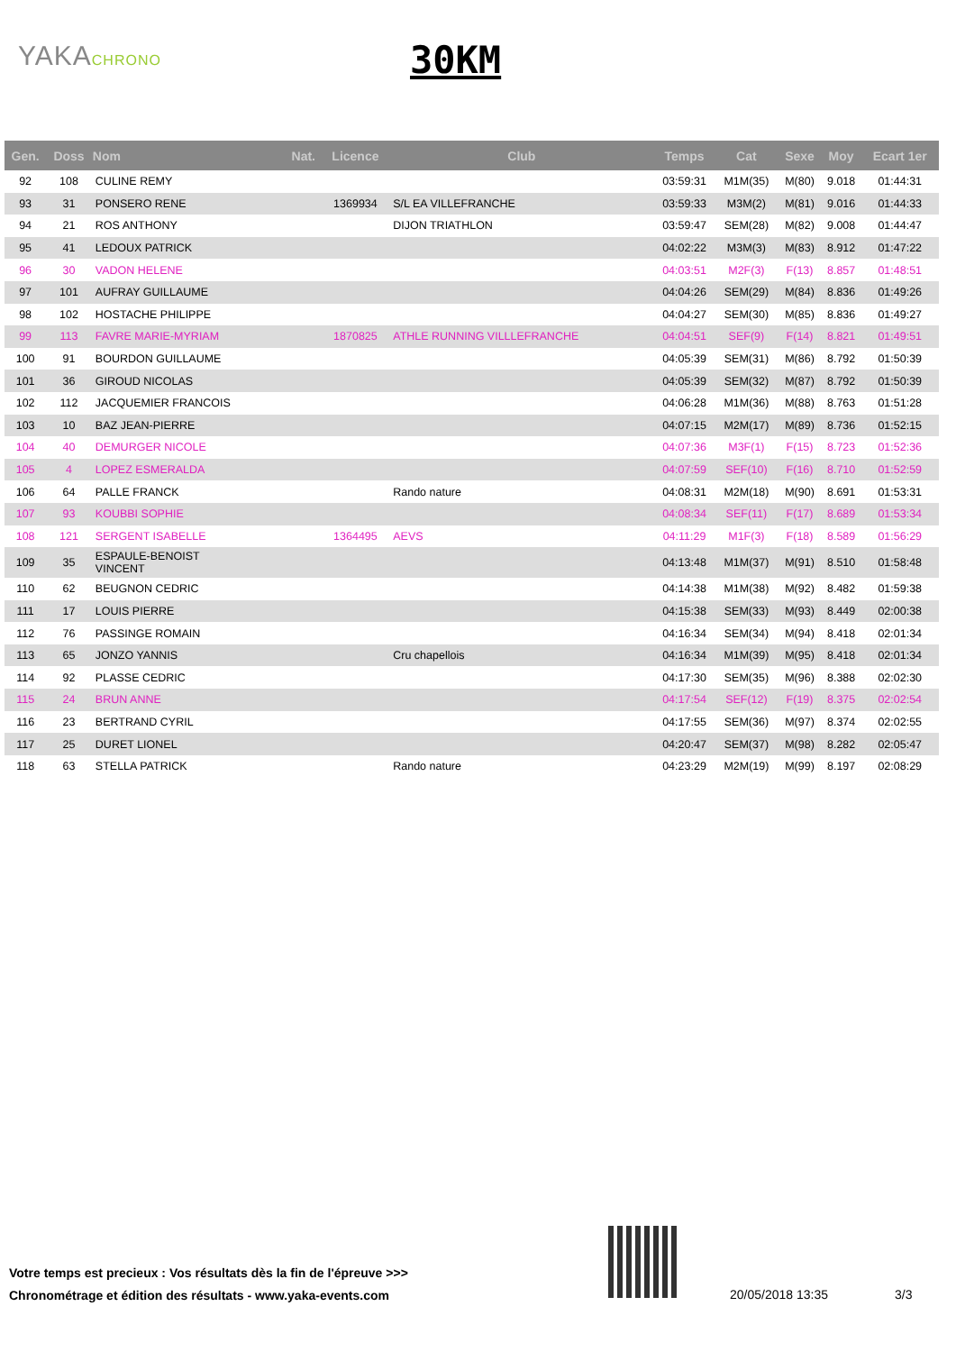YAKACHRONO 30KM
| Gen. | Doss | Nom | Nat. | Licence | Club | Temps | Cat | Sexe | Moy | Ecart 1er |
| --- | --- | --- | --- | --- | --- | --- | --- | --- | --- | --- |
| 92 | 108 | CULINE REMY | | | | 03:59:31 | M1M(35) | M(80) | 9.018 | 01:44:31 |
| 93 | 31 | PONSERO RENE | | 1369934 | S/L EA VILLEFRANCHE | 03:59:33 | M3M(2) | M(81) | 9.016 | 01:44:33 |
| 94 | 21 | ROS ANTHONY | | | DIJON TRIATHLON | 03:59:47 | SEM(28) | M(82) | 9.008 | 01:44:47 |
| 95 | 41 | LEDOUX PATRICK | | | | 04:02:22 | M3M(3) | M(83) | 8.912 | 01:47:22 |
| 96 | 30 | VADON HELENE | | | | 04:03:51 | M2F(3) | F(13) | 8.857 | 01:48:51 |
| 97 | 101 | AUFRAY GUILLAUME | | | | 04:04:26 | SEM(29) | M(84) | 8.836 | 01:49:26 |
| 98 | 102 | HOSTACHE PHILIPPE | | | | 04:04:27 | SEM(30) | M(85) | 8.836 | 01:49:27 |
| 99 | 113 | FAVRE MARIE-MYRIAM | | 1870825 | ATHLE RUNNING VILLLEFRANCHE | 04:04:51 | SEF(9) | F(14) | 8.821 | 01:49:51 |
| 100 | 91 | BOURDON GUILLAUME | | | | 04:05:39 | SEM(31) | M(86) | 8.792 | 01:50:39 |
| 101 | 36 | GIROUD NICOLAS | | | | 04:05:39 | SEM(32) | M(87) | 8.792 | 01:50:39 |
| 102 | 112 | JACQUEMIER FRANCOIS | | | | 04:06:28 | M1M(36) | M(88) | 8.763 | 01:51:28 |
| 103 | 10 | BAZ JEAN-PIERRE | | | | 04:07:15 | M2M(17) | M(89) | 8.736 | 01:52:15 |
| 104 | 40 | DEMURGER NICOLE | | | | 04:07:36 | M3F(1) | F(15) | 8.723 | 01:52:36 |
| 105 | 4 | LOPEZ ESMERALDA | | | | 04:07:59 | SEF(10) | F(16) | 8.710 | 01:52:59 |
| 106 | 64 | PALLE FRANCK | | | Rando nature | 04:08:31 | M2M(18) | M(90) | 8.691 | 01:53:31 |
| 107 | 93 | KOUBBI SOPHIE | | | | 04:08:34 | SEF(11) | F(17) | 8.689 | 01:53:34 |
| 108 | 121 | SERGENT ISABELLE | | 1364495 | AEVS | 04:11:29 | M1F(3) | F(18) | 8.589 | 01:56:29 |
| 109 | 35 | ESPAULE-BENOIST VINCENT | | | | 04:13:48 | M1M(37) | M(91) | 8.510 | 01:58:48 |
| 110 | 62 | BEUGNON CEDRIC | | | | 04:14:38 | M1M(38) | M(92) | 8.482 | 01:59:38 |
| 111 | 17 | LOUIS PIERRE | | | | 04:15:38 | SEM(33) | M(93) | 8.449 | 02:00:38 |
| 112 | 76 | PASSINGE ROMAIN | | | | 04:16:34 | SEM(34) | M(94) | 8.418 | 02:01:34 |
| 113 | 65 | JONZO YANNIS | | | Cru chapellois | 04:16:34 | M1M(39) | M(95) | 8.418 | 02:01:34 |
| 114 | 92 | PLASSE CEDRIC | | | | 04:17:30 | SEM(35) | M(96) | 8.388 | 02:02:30 |
| 115 | 24 | BRUN ANNE | | | | 04:17:54 | SEF(12) | F(19) | 8.375 | 02:02:54 |
| 116 | 23 | BERTRAND CYRIL | | | | 04:17:55 | SEM(36) | M(97) | 8.374 | 02:02:55 |
| 117 | 25 | DURET LIONEL | | | | 04:20:47 | SEM(37) | M(98) | 8.282 | 02:05:47 |
| 118 | 63 | STELLA PATRICK | | | Rando nature | 04:23:29 | M2M(19) | M(99) | 8.197 | 02:08:29 |
Votre temps est precieux : Vos résultats dès la fin de l'épreuve >>>
Chronométrage et édition des résultats - www.yaka-events.com
20/05/2018 13:35 3/3